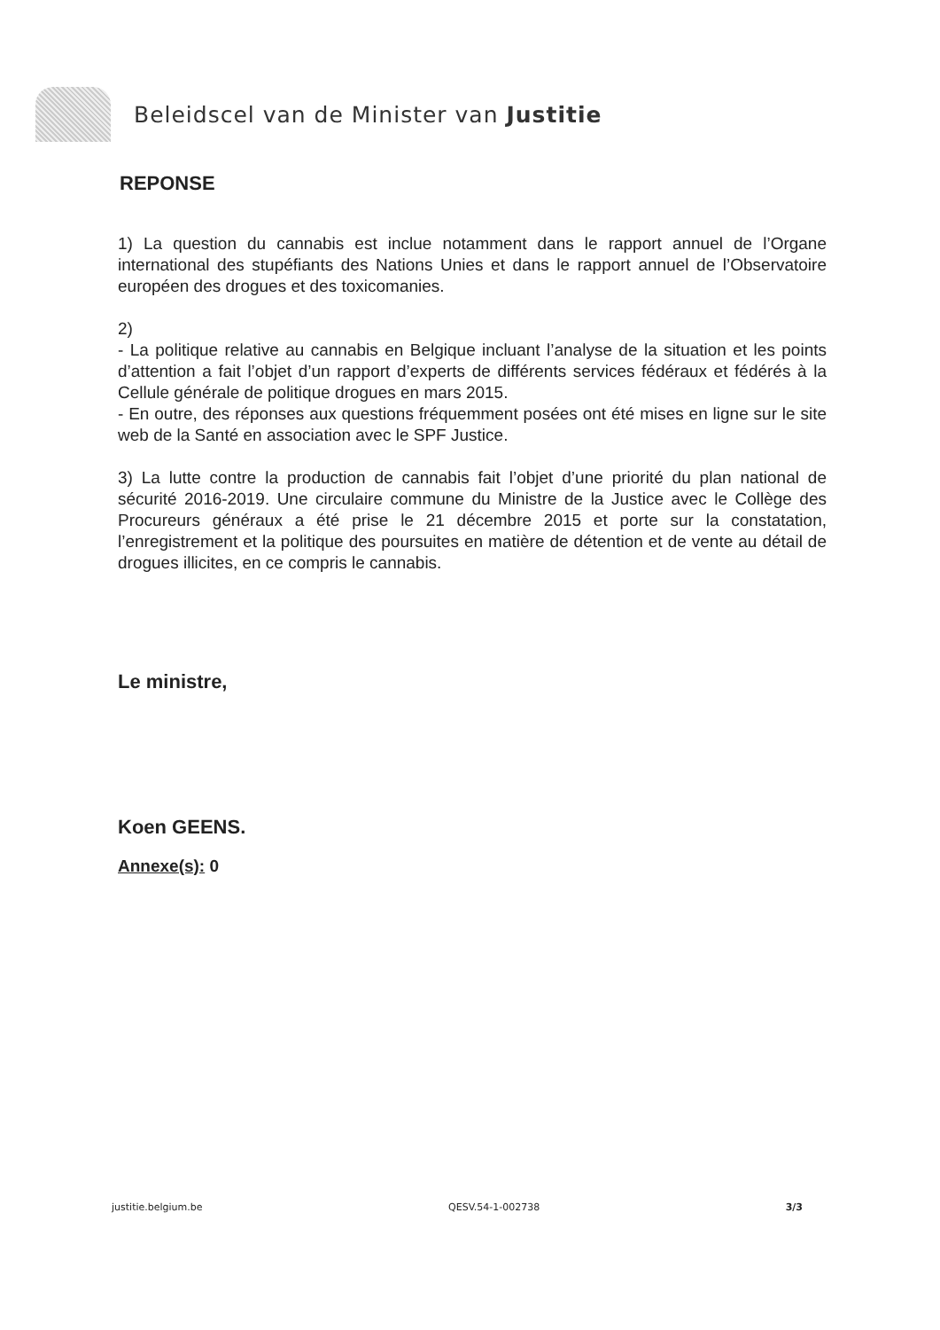Beleidscel van de Minister van Justitie
REPONSE
1) La question du cannabis est inclue notamment dans le rapport annuel de l’Organe international des stupéfiants des Nations Unies et dans le rapport annuel de l’Observatoire européen des drogues et des toxicomanies.
2)
- La politique relative au cannabis en Belgique incluant l’analyse de la situation et les points d’attention a fait l’objet d’un rapport d’experts de différents services fédéraux et fédérés à la Cellule générale de politique drogues en mars 2015.
- En outre, des réponses aux questions fréquemment posées ont été mises en ligne sur le site web de la Santé en association avec le SPF Justice.
3) La lutte contre la production de cannabis fait l’objet d’une priorité du plan national de sécurité 2016-2019. Une circulaire commune du Ministre de la Justice avec le Collège des Procureurs généraux a été prise le 21 décembre 2015 et porte sur la constatation, l’enregistrement et la politique des poursuites en matière de détention et de vente au détail de drogues illicites, en ce compris le cannabis.
Le ministre,
Koen GEENS.
Annexe(s): 0
justitie.belgium.be QESV.54-1-002738 3/3